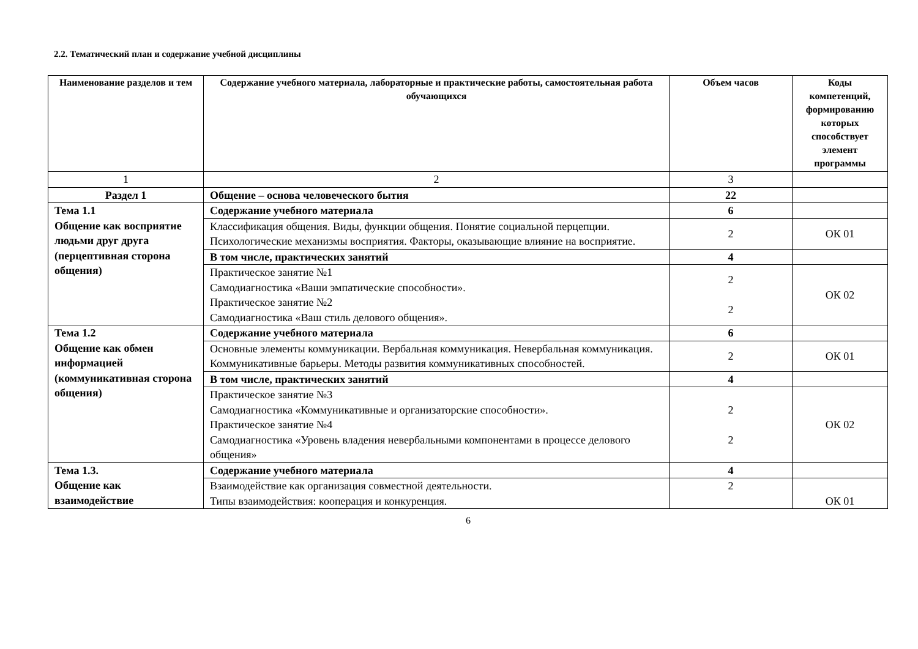2.2. Тематический план и содержание учебной дисциплины
| Наименование разделов и тем | Содержание учебного материала, лабораторные и практические работы, самостоятельная работа обучающихся | Объем часов | Коды компетенций, формированию которых способствует элемент программы |
| --- | --- | --- | --- |
| 1 | 2 | 3 | |
| Раздел 1 | Общение – основа человеческого бытия | 22 | |
| Тема 1.1 Общение как восприятие людьми друг друга (перцептивная сторона общения) | Содержание учебного материала | 6 | |
| | Классификация общения. Виды, функции общения. Понятие социальной перцепции. Психологические механизмы восприятия. Факторы, оказывающие влияние на восприятие. | 2 | ОК 01 |
| | В том числе, практических занятий | 4 | |
| | Практическое занятие №1 Самодиагностика «Ваши эмпатические способности». Практическое занятие №2 Самодиагностика «Ваш стиль делового общения». | 2 2 | ОК 02 |
| Тема 1.2 Общение как обмен информацией (коммуникативная сторона общения) | Содержание учебного материала | 6 | |
| | Основные элементы коммуникации. Вербальная коммуникация. Невербальная коммуникация. Коммуникативные барьеры. Методы развития коммуникативных способностей. | 2 | ОК 01 |
| | В том числе, практических занятий | 4 | |
| | Практическое занятие №3 Самодиагностика «Коммуникативные и организаторские способности». Практическое занятие №4 Самодиагностика «Уровень владения невербальными компонентами в процессе делового общения» | 2 2 | ОК 02 |
| Тема 1.3. Общение как взаимодействие | Содержание учебного материала | 4 | |
| | Взаимодействие как организация совместной деятельности. Типы взаимодействия: кооперация и конкуренция. | 2 | ОК 01 |
6